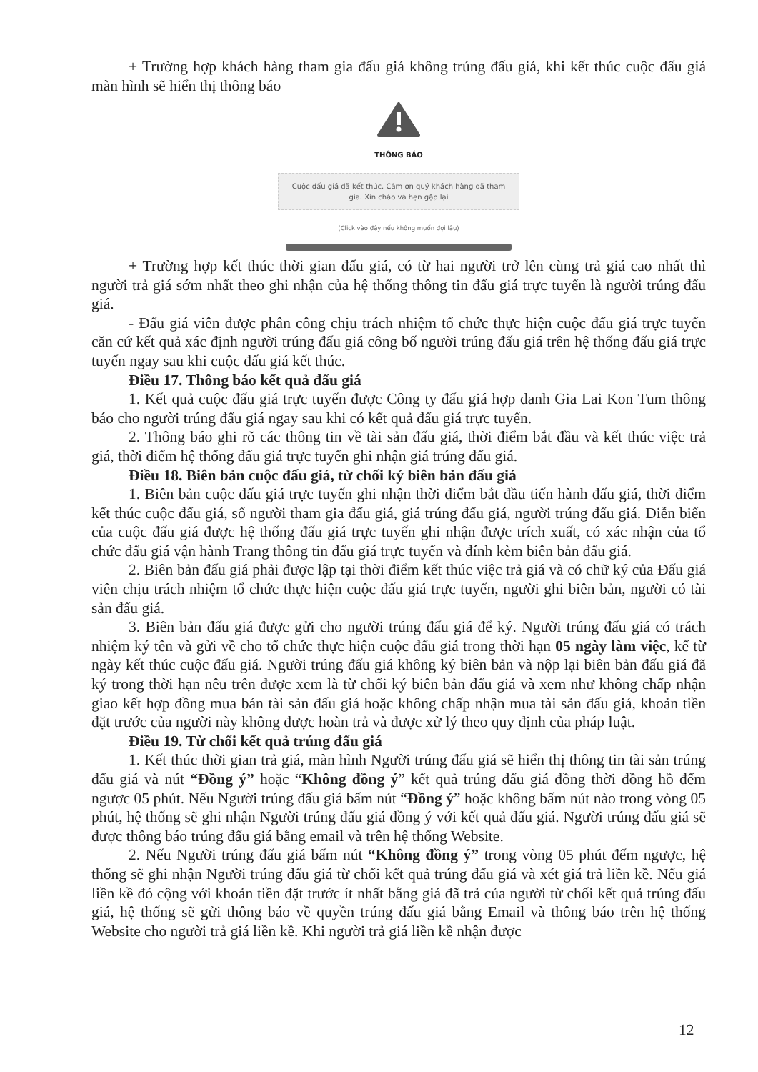+ Trường hợp khách hàng tham gia đấu giá không trúng đấu giá, khi kết thúc cuộc đấu giá màn hình sẽ hiển thị thông báo
THÔNG BÁO
Cuộc đấu giá đã kết thúc. Cảm ơn quý khách hàng đã tham gia. Xin chào và hẹn gặp lại
(Click vào đây nếu không muốn đợi lâu)
+ Trường hợp kết thúc thời gian đấu giá, có từ hai người trở lên cùng trả giá cao nhất thì người trả giá sớm nhất theo ghi nhận của hệ thống thông tin đấu giá trực tuyến là người trúng đấu giá.
- Đấu giá viên được phân công chịu trách nhiệm tổ chức thực hiện cuộc đấu giá trực tuyến căn cứ kết quả xác định người trúng đấu giá công bố người trúng đấu giá trên hệ thống đấu giá trực tuyến ngay sau khi cuộc đấu giá kết thúc.
Điều 17. Thông báo kết quả đấu giá
1. Kết quả cuộc đấu giá trực tuyến được Công ty đấu giá hợp danh Gia Lai Kon Tum thông báo cho người trúng đấu giá ngay sau khi có kết quả đấu giá trực tuyến.
2. Thông báo ghi rõ các thông tin về tài sản đấu giá, thời điểm bắt đầu và kết thúc việc trả giá, thời điểm hệ thống đấu giá trực tuyến ghi nhận giá trúng đấu giá.
Điều 18. Biên bản cuộc đấu giá, từ chối ký biên bản đấu giá
1. Biên bản cuộc đấu giá trực tuyến ghi nhận thời điểm bắt đầu tiến hành đấu giá, thời điểm kết thúc cuộc đấu giá, số người tham gia đấu giá, giá trúng đấu giá, người trúng đấu giá. Diễn biến của cuộc đấu giá được hệ thống đấu giá trực tuyến ghi nhận được trích xuất, có xác nhận của tổ chức đấu giá vận hành Trang thông tin đấu giá trực tuyến và đính kèm biên bản đấu giá.
2. Biên bản đấu giá phải được lập tại thời điểm kết thúc việc trả giá và có chữ ký của Đấu giá viên chịu trách nhiệm tổ chức thực hiện cuộc đấu giá trực tuyến, người ghi biên bản, người có tài sản đấu giá.
3. Biên bản đấu giá được gửi cho người trúng đấu giá để ký. Người trúng đấu giá có trách nhiệm ký tên và gửi về cho tổ chức thực hiện cuộc đấu giá trong thời hạn 05 ngày làm việc, kể từ ngày kết thúc cuộc đấu giá. Người trúng đấu giá không ký biên bản và nộp lại biên bản đấu giá đã ký trong thời hạn nêu trên được xem là từ chối ký biên bản đấu giá và xem như không chấp nhận giao kết hợp đồng mua bán tài sản đấu giá hoặc không chấp nhận mua tài sản đấu giá, khoản tiền đặt trước của người này không được hoàn trả và được xử lý theo quy định của pháp luật.
Điều 19. Từ chối kết quả trúng đấu giá
1. Kết thúc thời gian trả giá, màn hình Người trúng đấu giá sẽ hiển thị thông tin tài sản trúng đấu giá và nút “Đồng ý” hoặc “Không đồng ý” kết quả trúng đấu giá đồng thời đồng hồ đếm ngược 05 phút. Nếu Người trúng đấu giá bấm nút “Đồng ý” hoặc không bấm nút nào trong vòng 05 phút, hệ thống sẽ ghi nhận Người trúng đấu giá đồng ý với kết quả đấu giá. Người trúng đấu giá sẽ được thông báo trúng đấu giá bằng email và trên hệ thống Website.
2. Nếu Người trúng đấu giá bấm nút “Không đồng ý” trong vòng 05 phút đếm ngược, hệ thống sẽ ghi nhận Người trúng đấu giá từ chối kết quả trúng đấu giá và xét giá trả liền kề. Nếu giá liền kề đó cộng với khoản tiền đặt trước ít nhất bằng giá đã trả của người từ chối kết quả trúng đấu giá, hệ thống sẽ gửi thông báo về quyền trúng đấu giá bằng Email và thông báo trên hệ thống Website cho người trả giá liền kề. Khi người trả giá liền kề nhận được
12